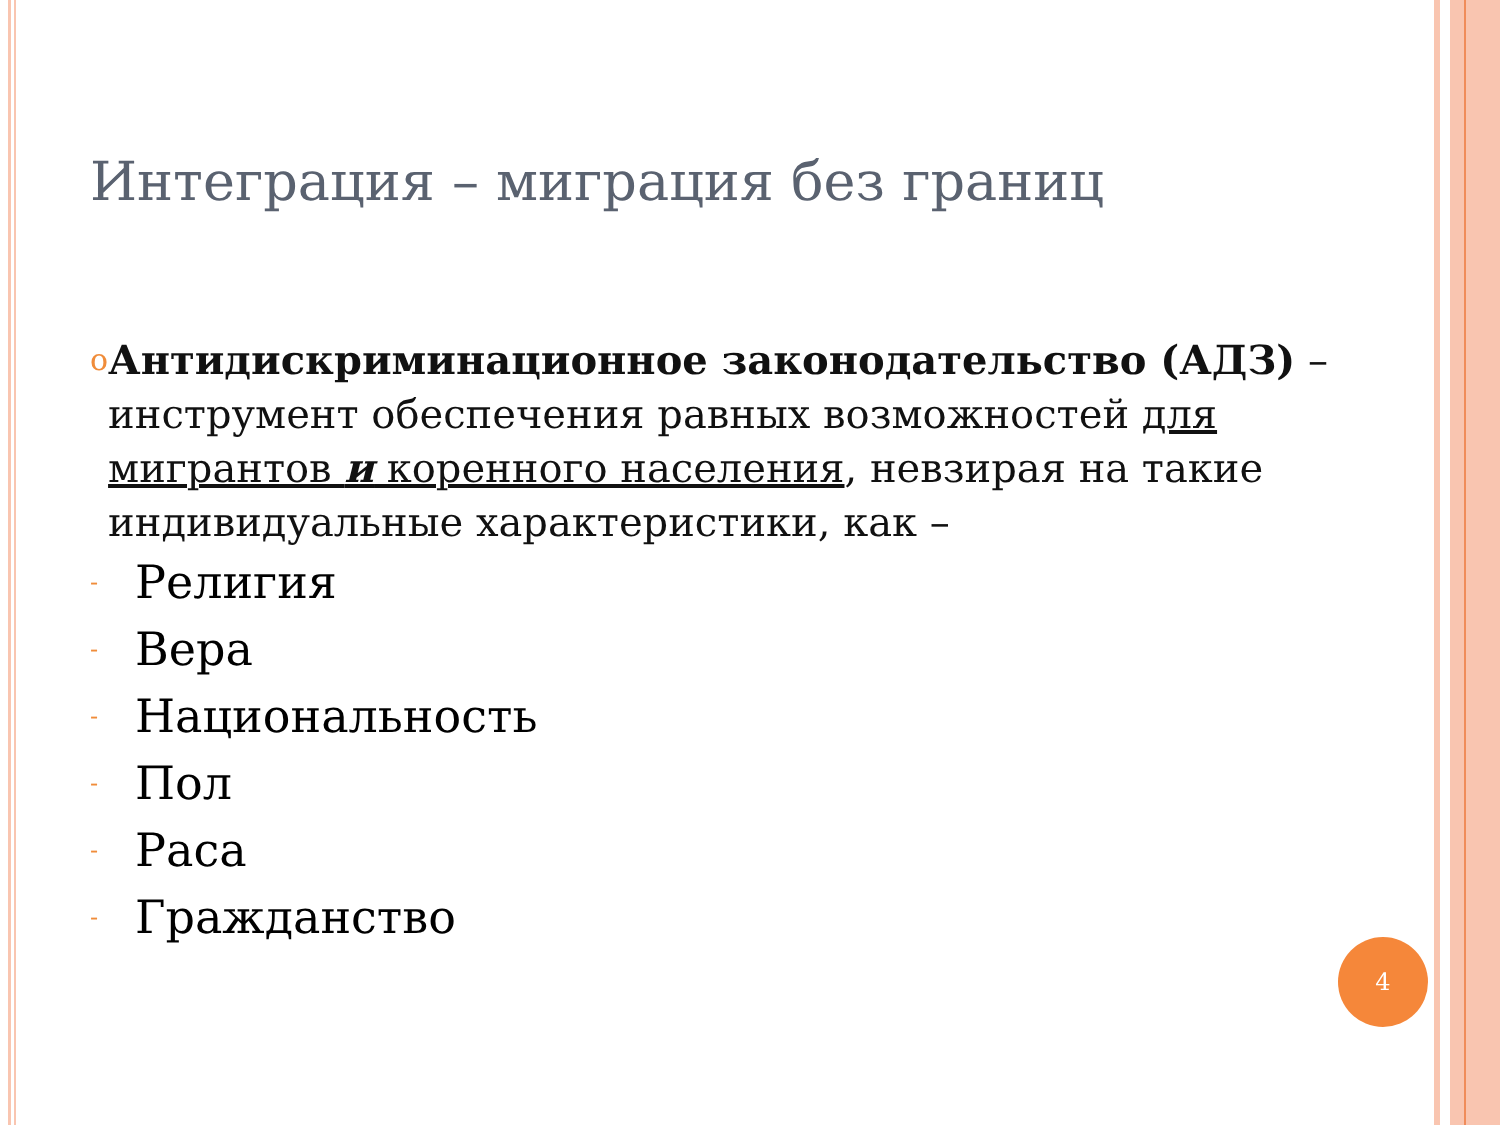Интеграция – миграция без границ
o
Антидискриминационное законодательство (АДЗ) –инструмент обеспечения равных возможностей для мигрантов и коренного населения, невзирая на такие индивидуальные характеристики, как –
- Религия
- Вера
- Национальность
- Пол
- Раса
- Гражданство
4